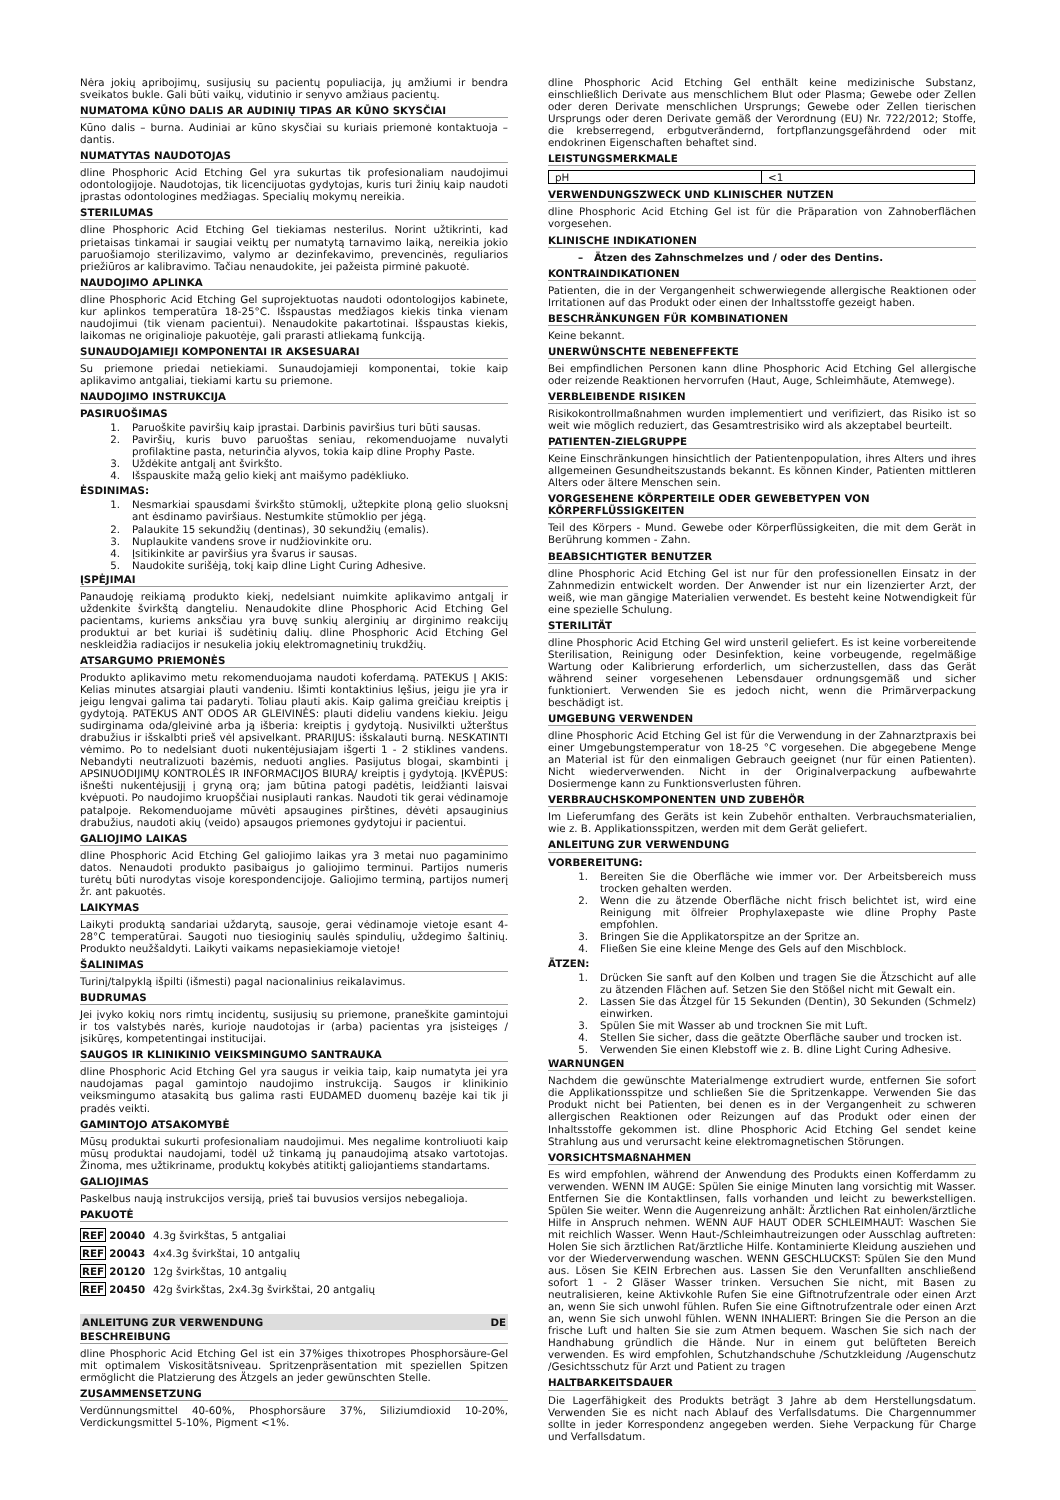Nėra jokių apribojimų, susijusių su pacientų populiacija, jų amžiumi ir bendra sveikatos bukle. Gali būti vaikų, vidutinio ir senyvo amžiaus pacientų.
NUMATOMA KŪNO DALIS AR AUDINIŲ TIPAS AR KŪNO SKYSČIAI
Kūno dalis – burna. Audiniai ar kūno skysčiai su kuriais priemonė kontaktuoja – dantis.
NUMATYTAS NAUDOTOJAS
dline Phosphoric Acid Etching Gel yra sukurtas tik profesionaliam naudojimui odontologijoje. Naudotojas, tik licencijuotas gydytojas, kuris turi žinių kaip naudoti įprastas odontologines medžiagas. Specialių mokymų nereikia.
STERILUMAS
dline Phosphoric Acid Etching Gel tiekiamas nesterilus. Norint užtikrinti, kad prietaisas tinkamai ir saugiai veiktų per numatytą tarnavimo laiką, nereikia jokio paruošiamojo sterilizavimo, valymo ar dezinfekavimo, prevencinės, reguliarios priežiūros ar kalibravimo. Tačiau nenaudokite, jei pažeista pirminė pakuotė.
NAUDOJIMO APLINKA
dline Phosphoric Acid Etching Gel suprojektuotas naudoti odontologijos kabinete, kur aplinkos temperatūra 18-25°C. Išspaustas medžiagos kiekis tinka vienam naudojimui (tik vienam pacientui). Nenaudokite pakartotinai. Išspaustas kiekis, laikomas ne originalioje pakuotėje, gali prarasti atliekamą funkciją.
SUNAUDOJAMIEJI KOMPONENTAI IR AKSESUARAI
Su priemone priedai netiekiami. Sunaudojamieji komponentai, tokie kaip aplikavimo antgaliai, tiekiami kartu su priemone.
NAUDOJIMO INSTRUKCIJA
PASIRUOŠIMAS
1. Paruoškite paviršių kaip įprastai. Darbinis paviršius turi būti sausas.
2. Paviršių, kuris buvo paruoštas seniau, rekomenduojame nuvalyti profilaktine pasta, neturinčia alyvos, tokia kaip dline Prophy Paste.
3. Uždėkite antgalį ant švirkšto.
4. Išspauskite mažą gelio kiekį ant maišymo padėkliuko.
ĖSDINIMAS:
1. Nesmarkiai spausdami švirkšto stūmoklį, užtepkite ploną gelio sluoksnį ant ėsdinamo paviršiaus. Nestumkite stūmoklio per jėgą.
2. Palaukite 15 sekundžių (dentinas), 30 sekundžių (emalis).
3. Nuplaukite vandens srove ir nudžiovinkite oru.
4. Įsitikinkite ar paviršius yra švarus ir sausas.
5. Naudokite surišėją, tokį kaip dline Light Curing Adhesive.
ĮSPĖJIMAI
Panaudoję reikiamą produkto kiekį, nedelsiant nuimkite aplikavimo antgalį ir uždenkite švirkštą dangteliu. Nenaudokite dline Phosphoric Acid Etching Gel pacientams, kuriems anksčiau yra buvę sunkių alerginių ar dirginimo reakcijų produktui ar bet kuriai iš sudėtinių dalių. dline Phosphoric Acid Etching Gel neskleidžia radiacijos ir nesukelia jokių elektromagnetinių trukdžių.
ATSARGUMO PRIEMONĖS
Produkto aplikavimo metu rekomenduojama naudoti koferdamą. PATEKUS Į AKIS: Kelias minutes atsargiai plauti vandeniu. Išimti kontaktinius lęšius, jeigu jie yra ir jeigu lengvai galima tai padaryti. Toliau plauti akis. Kaip galima greičiau kreiptis į gydytoją. PATEKUS ANT ODOS AR GLEIVINĖS: plauti dideliu vandens kiekiu. Jeigu sudirginama oda/gleivinė arba ją išberia: kreiptis į gydytoją. Nusivilkti užterštus drabužius ir išskalbti prieš vėl apsivelkant. PRARIJUS: išskalauti burną. NESKATINTI vėmimo. Po to nedelsiant duoti nukentėjusiajam išgerti 1 - 2 stiklines vandens. Nebandyti neutralizuoti bazėmis, neduoti anglies. Pasijutus blogai, skambinti į APSINUODIJIMŲ KONTROLĖS IR INFORMACIJOS BIURĄ/ kreiptis į gydytoją. ĮKVĖPUS: išnešti nukentėjusįjį į gryną orą; jam būtina patogi padėtis, leidžianti laisvai kvėpuoti. Po naudojimo kruopščiai nusiplauti rankas. Naudoti tik gerai vėdinamoje patalpoje. Rekomenduojame mūvėti apsaugines pirštines, dėvėti apsauginius drabužius, naudoti akių (veido) apsaugos priemones gydytojui ir pacientui.
GALIOJIMO LAIKAS
dline Phosphoric Acid Etching Gel galiojimo laikas yra 3 metai nuo pagaminimo datos. Nenaudoti produkto pasibaigus jo galiojimo terminui. Partijos numeris turėtų būti nurodytas visoje korespondencijoje. Galiojimo terminą, partijos numerį žr. ant pakuotės.
LAIKYMAS
Laikyti produktą sandariai uždarytą, sausoje, gerai vėdinamoje vietoje esant 4-28°C temperatūrai. Saugoti nuo tiesioginių saulės spindulių, uždegimo šaltinių. Produkto neužšaldyti. Laikyti vaikams nepasiekiamoje vietoje!
ŠALINIMAS
Turinį/talpyklą išpilti (išmesti) pagal nacionalinius reikalavimus.
BUDRUMAS
Jei įvyko kokių nors rimtų incidentų, susijusių su priemone, praneškite gamintojui ir tos valstybės narės, kurioje naudotojas ir (arba) pacientas yra įsisteigęs / įsikūręs, kompetentingai institucijai.
SAUGOS IR KLINIKINIO VEIKSMINGUMO SANTRAUKA
dline Phosphoric Acid Etching Gel yra saugus ir veikia taip, kaip numatyta jei yra naudojamas pagal gamintojo naudojimo instrukciją. Saugos ir klinikinio veiksmingumo atasakitą bus galima rasti EUDAMED duomenų bazėje kai tik ji pradės veikti.
GAMINTOJO ATSAKOMYBĖ
Mūsų produktai sukurti profesionaliam naudojimui. Mes negalime kontroliuoti kaip mūsų produktai naudojami, todėl už tinkamą jų panaudojimą atsako vartotojas. Žinoma, mes užtikriname, produktų kokybės atitiktį galiojantiems standartams.
GALIOJIMAS
Paskelbus naują instrukcijos versiją, prieš tai buvusios versijos nebegalioja.
PAKUOTĖ
| REF 20040 | 4.3g švirkštas, 5 antgaliai |
| REF 20043 | 4x4.3g švirkštai, 10 antgalių |
| REF 20120 | 12g švirkštas, 10 antgalių |
| REF 20450 | 42g švirkštas, 2x4.3g švirkštai, 20 antgalių |
ANLEITUNG ZUR VERWENDUNG DE
BESCHREIBUNG
dline Phosphoric Acid Etching Gel ist ein 37%iges thixotropes Phosphorsäure-Gel mit optimalem Viskositätsniveau. Spritzenpräsentation mit speziellen Spitzen ermöglicht die Platzierung des Ätzgels an jeder gewünschten Stelle.
ZUSAMMENSETZUNG
Verdünnungsmittel 40-60%, Phosphorsäure 37%, Siliziumdioxid 10-20%, Verdickungsmittel 5-10%, Pigment <1%.
dline Phosphoric Acid Etching Gel enthält keine medizinische Substanz, einschließlich Derivate aus menschlichem Blut oder Plasma; Gewebe oder Zellen oder deren Derivate menschlichen Ursprungs; Gewebe oder Zellen tierischen Ursprungs oder deren Derivate gemäß der Verordnung (EU) Nr. 722/2012; Stoffe, die krebserregend, erbgutverändernd, fortpflanzungsgefährdend oder mit endokrinen Eigenschaften behaftet sind.
LEISTUNGSMERKMALE
| pH | <1 |
VERWENDUNGSZWECK UND KLINISCHER NUTZEN
dline Phosphoric Acid Etching Gel ist für die Präparation von Zahnoberflächen vorgesehen.
KLINISCHE INDIKATIONEN
– Ätzen des Zahnschmelzes und / oder des Dentins.
KONTRAINDIKATIONEN
Patienten, die in der Vergangenheit schwerwiegende allergische Reaktionen oder Irritationen auf das Produkt oder einen der Inhaltsstoffe gezeigt haben.
BESCHRÄNKUNGEN FÜR KOMBINATIONEN
Keine bekannt.
UNERWÜNSCHTE NEBENEFFEKTE
Bei empfindlichen Personen kann dline Phosphoric Acid Etching Gel allergische oder reizende Reaktionen hervorrufen (Haut, Auge, Schleimhäute, Atemwege).
VERBLEIBENDE RISIKEN
Risikokontrollmaßnahmen wurden implementiert und verifiziert, das Risiko ist so weit wie möglich reduziert, das Gesamtrestrisiko wird als akzeptabel beurteilt.
PATIENTEN-ZIELGRUPPE
Keine Einschränkungen hinsichtlich der Patientenpopulation, ihres Alters und ihres allgemeinen Gesundheitszustands bekannt. Es können Kinder, Patienten mittleren Alters oder ältere Menschen sein.
VORGESEHENE KÖRPERTEILE ODER GEWEBETYPEN VON KÖRPERFLÜSSIGKEITEN
Teil des Körpers - Mund. Gewebe oder Körperflüssigkeiten, die mit dem Gerät in Berührung kommen - Zahn.
BEABSICHTIGTER BENUTZER
dline Phosphoric Acid Etching Gel ist nur für den professionellen Einsatz in der Zahnmedizin entwickelt worden. Der Anwender ist nur ein lizenzierter Arzt, der weiß, wie man gängige Materialien verwendet. Es besteht keine Notwendigkeit für eine spezielle Schulung.
STERILITÄT
dline Phosphoric Acid Etching Gel wird unsteril geliefert. Es ist keine vorbereitende Sterilisation, Reinigung oder Desinfektion, keine vorbeugende, regelmäßige Wartung oder Kalibrierung erforderlich, um sicherzustellen, dass das Gerät während seiner vorgesehenen Lebensdauer ordnungsgemäß und sicher funktioniert. Verwenden Sie es jedoch nicht, wenn die Primärverpackung beschädigt ist.
UMGEBUNG VERWENDEN
dline Phosphoric Acid Etching Gel ist für die Verwendung in der Zahnarztpraxis bei einer Umgebungstemperatur von 18-25 °C vorgesehen. Die abgegebene Menge an Material ist für den einmaligen Gebrauch geeignet (nur für einen Patienten). Nicht wiederverwenden. Nicht in der Originalverpackung aufbewahrte Dosiermenge kann zu Funktionsverlusten führen.
VERBRAUCHSKOMPONENTEN UND ZUBEHÖR
Im Lieferumfang des Geräts ist kein Zubehör enthalten. Verbrauchsmaterialien, wie z. B. Applikationsspitzen, werden mit dem Gerät geliefert.
ANLEITUNG ZUR VERWENDUNG
VORBEREITUNG:
1. Bereiten Sie die Oberfläche wie immer vor. Der Arbeitsbereich muss trocken gehalten werden.
2. Wenn die zu ätzende Oberfläche nicht frisch belichtet ist, wird eine Reinigung mit ölfreier Prophylaxepaste wie dline Prophy Paste empfohlen.
3. Bringen Sie die Applikatorspitze an der Spritze an.
4. Fließen Sie eine kleine Menge des Gels auf den Mischblock.
ÄTZEN:
1. Drücken Sie sanft auf den Kolben und tragen Sie die Ätzschicht auf alle zu ätzenden Flächen auf. Setzen Sie den Stößel nicht mit Gewalt ein.
2. Lassen Sie das Ätzgel für 15 Sekunden (Dentin), 30 Sekunden (Schmelz) einwirken.
3. Spülen Sie mit Wasser ab und trocknen Sie mit Luft.
4. Stellen Sie sicher, dass die geätzte Oberfläche sauber und trocken ist.
5. Verwenden Sie einen Klebstoff wie z. B. dline Light Curing Adhesive.
WARNUNGEN
Nachdem die gewünschte Materialmenge extrudiert wurde, entfernen Sie sofort die Applikationsspitze und schließen Sie die Spritzenkappe. Verwenden Sie das Produkt nicht bei Patienten, bei denen es in der Vergangenheit zu schweren allergischen Reaktionen oder Reizungen auf das Produkt oder einen der Inhaltsstoffe gekommen ist. dline Phosphoric Acid Etching Gel sendet keine Strahlung aus und verursacht keine elektromagnetischen Störungen.
VORSICHTSMAßNAHMEN
Es wird empfohlen, während der Anwendung des Produkts einen Kofferdamm zu verwenden. WENN IM AUGE: Spülen Sie einige Minuten lang vorsichtig mit Wasser. Entfernen Sie die Kontaktlinsen, falls vorhanden und leicht zu bewerkstelligen. Spülen Sie weiter. Wenn die Augenreizung anhält: Ärztlichen Rat einholen/ärztliche Hilfe in Anspruch nehmen. WENN AUF HAUT ODER SCHLEIMHAUT: Waschen Sie mit reichlich Wasser. Wenn Haut-/Schleimhautreizungen oder Ausschlag auftreten: Holen Sie sich ärztlichen Rat/ärztliche Hilfe. Kontaminierte Kleidung ausziehen und vor der Wiederverwendung waschen. WENN GESCHLUCKST: Spülen Sie den Mund aus. Lösen Sie KEIN Erbrechen aus. Lassen Sie den Verunfallten anschließend sofort 1 - 2 Gläser Wasser trinken. Versuchen Sie nicht, mit Basen zu neutralisieren, keine Aktivkohle Rufen Sie eine Giftnotrufzentrale oder einen Arzt an, wenn Sie sich unwohl fühlen. Rufen Sie eine Giftnotrufzentrale oder einen Arzt an, wenn Sie sich unwohl fühlen. WENN INHALIERT: Bringen Sie die Person an die frische Luft und halten Sie sie zum Atmen bequem. Waschen Sie sich nach der Handhabung gründlich die Hände. Nur in einem gut belüfteten Bereich verwenden. Es wird empfohlen, Schutzhandschuhe /Schutzkleidung /Augenschutz /Gesichtsschutz für Arzt und Patient zu tragen
HALTBARKEITSDAUER
Die Lagerfähigkeit des Produkts beträgt 3 Jahre ab dem Herstellungsdatum. Verwenden Sie es nicht nach Ablauf des Verfallsdatums. Die Chargennummer sollte in jeder Korrespondenz angegeben werden. Siehe Verpackung für Charge und Verfallsdatum.